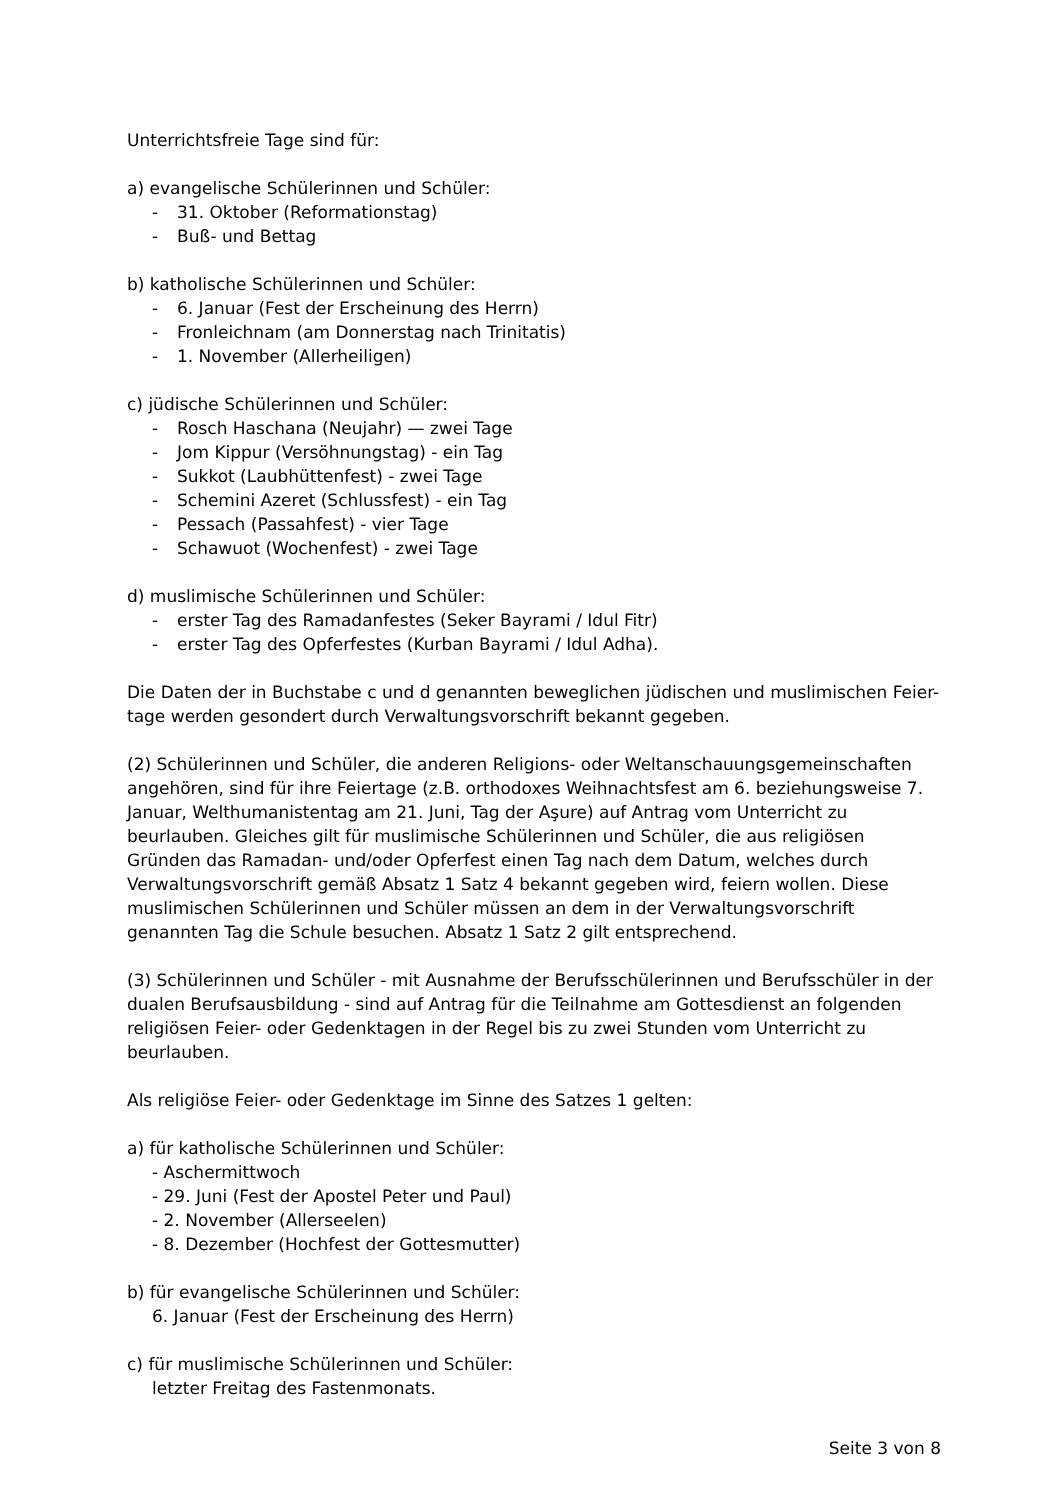Unterrichtsfreie Tage sind für:
a) evangelische Schülerinnen und Schüler:
- 31. Oktober (Reformationstag)
- Buß- und Bettag
b) katholische Schülerinnen und Schüler:
- 6. Januar (Fest der Erscheinung des Herrn)
- Fronleichnam (am Donnerstag nach Trinitatis)
- 1. November (Allerheiligen)
c) jüdische Schülerinnen und Schüler:
- Rosch Haschana (Neujahr) — zwei Tage
- Jom Kippur (Versöhnungstag) - ein Tag
- Sukkot (Laubhüttenfest) - zwei Tage
- Schemini Azeret (Schlussfest) - ein Tag
- Pessach (Passahfest) - vier Tage
- Schawuot (Wochenfest) - zwei Tage
d) muslimische Schülerinnen und Schüler:
- erster Tag des Ramadanfestes (Seker Bayrami / Idul Fitr)
- erster Tag des Opferfestes (Kurban Bayrami / Idul Adha).
Die Daten der in Buchstabe c und d genannten beweglichen jüdischen und muslimischen Feier-tage werden gesondert durch Verwaltungsvorschrift bekannt gegeben.
(2) Schülerinnen und Schüler, die anderen Religions- oder Weltanschauungsgemeinschaften angehören, sind für ihre Feiertage (z.B. orthodoxes Weihnachtsfest am 6. beziehungsweise 7. Januar, Welthumanistentag am 21. Juni, Tag der Aşure) auf Antrag vom Unterricht zu beurlauben. Gleiches gilt für muslimische Schülerinnen und Schüler, die aus religiösen Gründen das Ramadan- und/oder Opferfest einen Tag nach dem Datum, welches durch Verwaltungsvorschrift gemäß Absatz 1 Satz 4 bekannt gegeben wird, feiern wollen. Diese muslimischen Schülerinnen und Schüler müssen an dem in der Verwaltungsvorschrift genannten Tag die Schule besuchen. Absatz 1 Satz 2 gilt entsprechend.
(3) Schülerinnen und Schüler - mit Ausnahme der Berufsschülerinnen und Berufsschüler in der dualen Berufsausbildung - sind auf Antrag für die Teilnahme am Gottesdienst an folgenden religiösen Feier- oder Gedenktagen in der Regel bis zu zwei Stunden vom Unterricht zu beurlauben.
Als religiöse Feier- oder Gedenktage im Sinne des Satzes 1 gelten:
a) für katholische Schülerinnen und Schüler:
- Aschermittwoch
- 29. Juni (Fest der Apostel Peter und Paul)
- 2. November (Allerseelen)
- 8. Dezember (Hochfest der Gottesmutter)
b) für evangelische Schülerinnen und Schüler:
6. Januar (Fest der Erscheinung des Herrn)
c) für muslimische Schülerinnen und Schüler:
letzter Freitag des Fastenmonats.
Seite 3 von 8